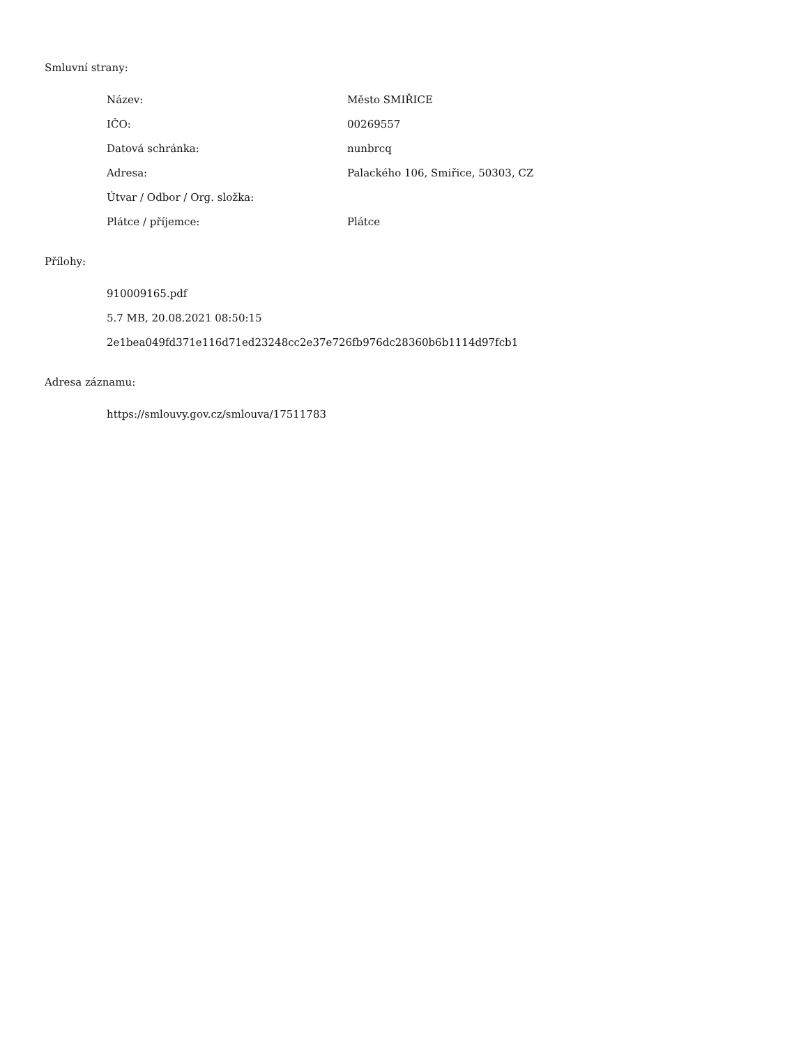Smluvní strany:
| Název: | Město SMIŘICE |
| IČO: | 00269557 |
| Datová schránka: | nunbrcq |
| Adresa: | Palackého 106, Smiřice, 50303, CZ |
| Útvar / Odbor / Org. složka: | |
| Plátce / příjemce: | Plátce |
Přílohy:
910009165.pdf
5.7 MB, 20.08.2021 08:50:15
2e1bea049fd371e116d71ed23248cc2e37e726fb976dc28360b6b1114d97fcb1
Adresa záznamu:
https://smlouvy.gov.cz/smlouva/17511783